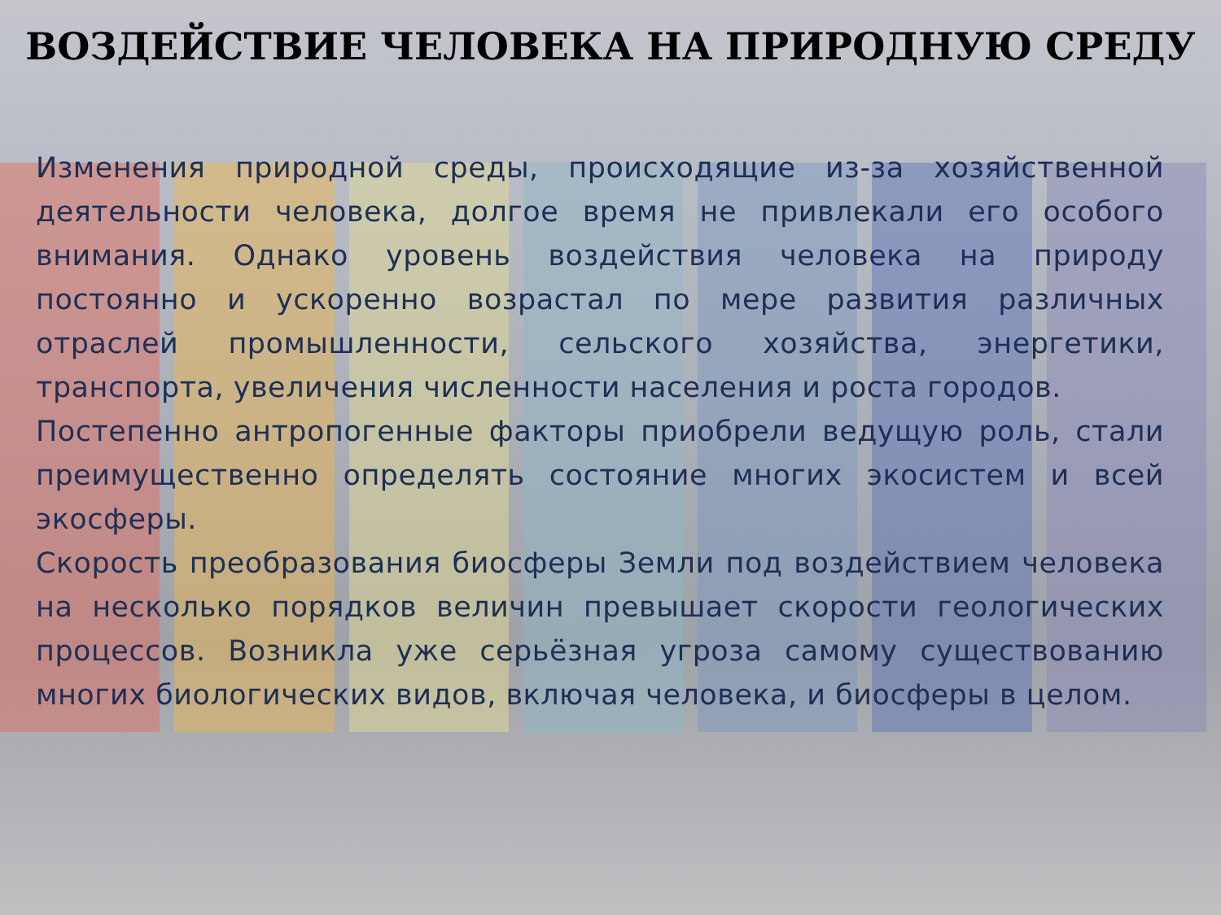ВОЗДЕЙСТВИЕ ЧЕЛОВЕКА НА ПРИРОДНУЮ СРЕДУ
Изменения природной среды, происходящие из-за хозяйственной деятельности человека, долгое время не привлекали его особого внимания. Однако уровень воздействия человека на природу постоянно и ускоренно возрастал по мере развития различных отраслей промышленности, сельского хозяйства, энергетики, транспорта, увеличения численности населения и роста городов.
Постепенно антропогенные факторы приобрели ведущую роль, стали преимущественно определять состояние многих экосистем и всей экосферы.
Скорость преобразования биосферы Земли под воздействием человека на несколько порядков величин превышает скорости геологических процессов. Возникла уже серьёзная угроза самому существованию многих биологических видов, включая человека, и биосферы в целом.